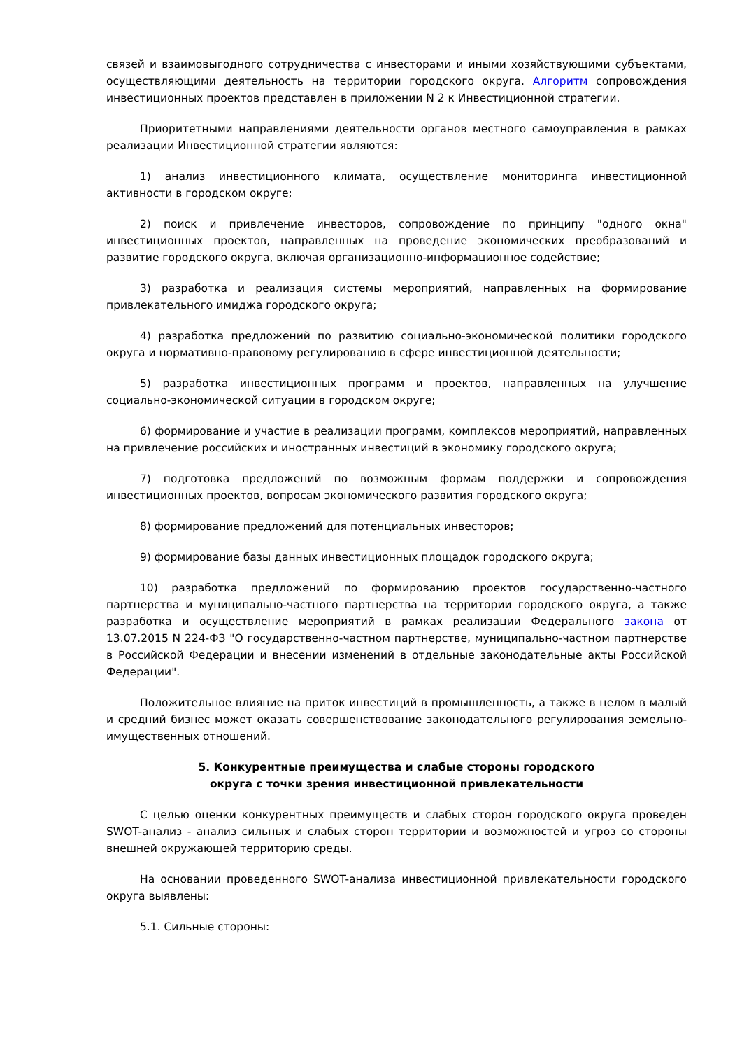связей и взаимовыгодного сотрудничества с инвесторами и иными хозяйствующими субъектами, осуществляющими деятельность на территории городского округа. Алгоритм сопровождения инвестиционных проектов представлен в приложении N 2 к Инвестиционной стратегии.
Приоритетными направлениями деятельности органов местного самоуправления в рамках реализации Инвестиционной стратегии являются:
1) анализ инвестиционного климата, осуществление мониторинга инвестиционной активности в городском округе;
2) поиск и привлечение инвесторов, сопровождение по принципу "одного окна" инвестиционных проектов, направленных на проведение экономических преобразований и развитие городского округа, включая организационно-информационное содействие;
3) разработка и реализация системы мероприятий, направленных на формирование привлекательного имиджа городского округа;
4) разработка предложений по развитию социально-экономической политики городского округа и нормативно-правовому регулированию в сфере инвестиционной деятельности;
5) разработка инвестиционных программ и проектов, направленных на улучшение социально-экономической ситуации в городском округе;
6) формирование и участие в реализации программ, комплексов мероприятий, направленных на привлечение российских и иностранных инвестиций в экономику городского округа;
7) подготовка предложений по возможным формам поддержки и сопровождения инвестиционных проектов, вопросам экономического развития городского округа;
8) формирование предложений для потенциальных инвесторов;
9) формирование базы данных инвестиционных площадок городского округа;
10) разработка предложений по формированию проектов государственно-частного партнерства и муниципально-частного партнерства на территории городского округа, а также разработка и осуществление мероприятий в рамках реализации Федерального закона от 13.07.2015 N 224-ФЗ "О государственно-частном партнерстве, муниципально-частном партнерстве в Российской Федерации и внесении изменений в отдельные законодательные акты Российской Федерации".
Положительное влияние на приток инвестиций в промышленность, а также в целом в малый и средний бизнес может оказать совершенствование законодательного регулирования земельно-имущественных отношений.
5. Конкурентные преимущества и слабые стороны городского
округа с точки зрения инвестиционной привлекательности
С целью оценки конкурентных преимуществ и слабых сторон городского округа проведен SWOT-анализ - анализ сильных и слабых сторон территории и возможностей и угроз со стороны внешней окружающей территорию среды.
На основании проведенного SWOT-анализа инвестиционной привлекательности городского округа выявлены:
5.1. Сильные стороны: